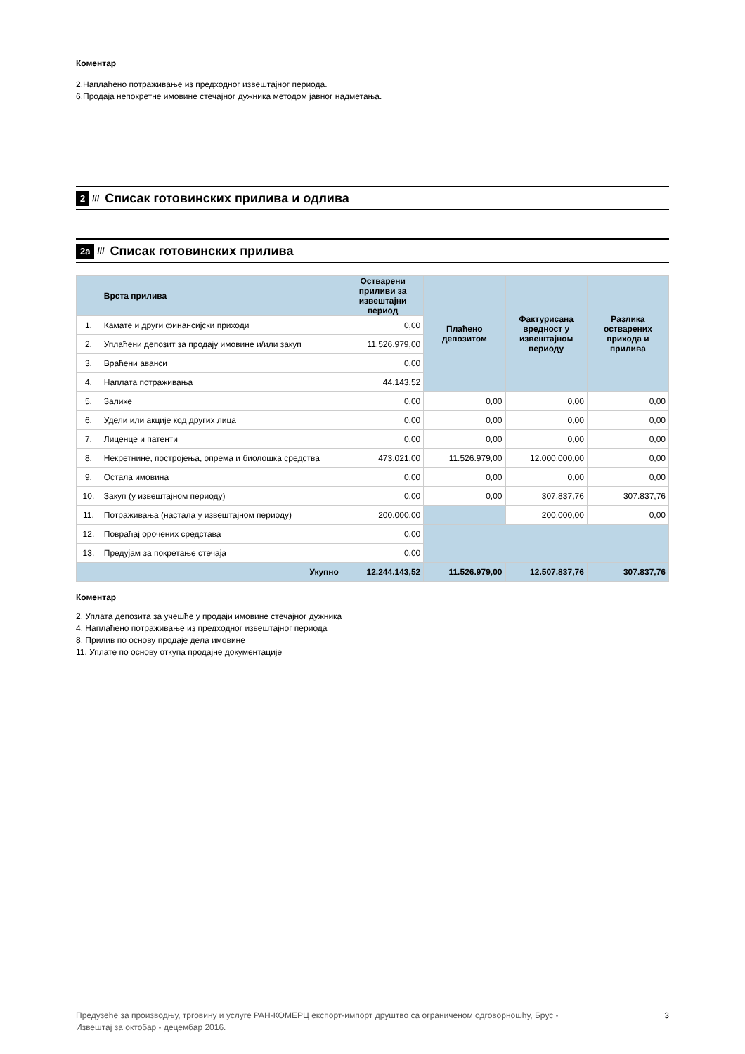Коментар
2.Наплаћено потраживање из предходног извештајног периода.
6.Продаја непокретне имовине стечајног дужника методом јавног надметања.
2 /// Списак готовинских прилива и одлива
2а /// Списак готовинских прилива
| | Врста прилива | Остварени приливи за извештајни период | Плаћено депозитом | Фактурисана вредност у извештајном периоду | Разлика остварених прихода и прилива |
| --- | --- | --- | --- | --- | --- |
| 1. | Камате и други финансијски приходи | 0,00 | | | |
| 2. | Уплаћени депозит за продају имовине и/или закуп | 11.526.979,00 | | | |
| 3. | Враћени аванси | 0,00 | | | |
| 4. | Наплата потраживања | 44.143,52 | | | |
| 5. | Залихе | 0,00 | 0,00 | 0,00 | 0,00 |
| 6. | Удели или акције код других лица | 0,00 | 0,00 | 0,00 | 0,00 |
| 7. | Лиценце и патенти | 0,00 | 0,00 | 0,00 | 0,00 |
| 8. | Некретнине, постројења, опрема и биолошка средства | 473.021,00 | 11.526.979,00 | 12.000.000,00 | 0,00 |
| 9. | Остала имовина | 0,00 | 0,00 | 0,00 | 0,00 |
| 10. | Закуп (у извештајном периоду) | 0,00 | 0,00 | 307.837,76 | 307.837,76 |
| 11. | Потраживања (настала у извештајном периоду) | 200.000,00 | | 200.000,00 | 0,00 |
| 12. | Повраћај орочених средстава | 0,00 | | | |
| 13. | Предујам за покретање стечаја | 0,00 | | | |
| | Укупно | 12.244.143,52 | 11.526.979,00 | 12.507.837,76 | 307.837,76 |
Коментар
2. Уплата депозита за учешће у продаји имовине стечајног дужника
4. Наплаћено потраживање из предходног извештајног периода
8. Прилив по основу продаје дела имовине
11. Уплате по основу откупа продајне документације
Предузеће за производњу, трговину и услуге РАН-КОМЕРЦ експорт-импорт друштво са ограниченом одговорношћу, Брус -
Извештај за октобар - децембар 2016.
3